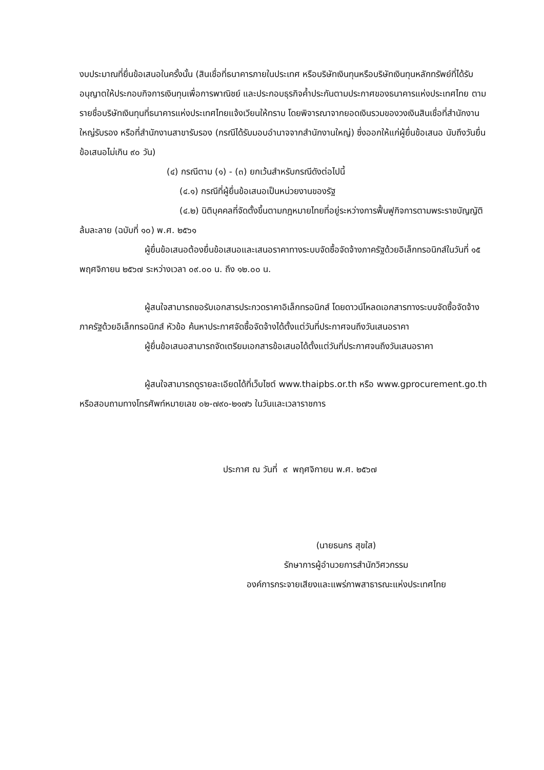งบประมาณที่ยื่นข้อเสนอในครั้งนั้น (สินเชื่อที่ธนาคารภายในประเทศ หรือบริษัทเงินทุนหรือบริษัทเงินทุนหลักทรัพย์ที่ได้รับอนุญาตให้ประกอบกิจการเงินทุนเพื่อการพาณิชย์ และประกอบธุรกิจค้ำประกันตามประกาศของธนาคารแห่งประเทศไทย ตามรายชื่อบริษัทเงินทุนที่ธนาคารแห่งประเทศไทยแจ้งเวียนให้ทราบ โดยพิจารณาจากยอดเงินรวมของวงเงินสินเชื่อที่สำนักงานใหญ่รับรอง หรือที่สำนักงานสาขารับรอง (กรณีได้รับมอบอำนาจจากสำนักงานใหญ่) ซึ่งออกให้แก่ผู้ยื่นข้อเสนอ นับถึงวันยื่นข้อเสนอไม่เกิน ๙๐ วัน)
(๔) กรณีตาม (๑) - (๓) ยกเว้นสำหรับกรณีดังต่อไปนี้
(๔.๑) กรณีที่ผู้ยื่นข้อเสนอเป็นหน่วยงานของรัฐ
(๔.๒) นิติบุคคลที่จัดตั้งขึ้นตามกฎหมายไทยที่อยู่ระหว่างการฟื้นฟูกิจการตามพระราชบัญญัติล้มละลาย (ฉบับที่ ๑๐) พ.ศ. ๒๕๖๑
ผู้ยื่นข้อเสนอต้องยื่นข้อเสนอและเสนอราคาทางระบบจัดซื้อจัดจ้างภาครัฐด้วยอิเล็กทรอนิกส์ในวันที่ ๑๕ พฤศจิกายน ๒๕๖๗ ระหว่างเวลา ๐๙.๐๐ น. ถึง ๑๒.๐๐ น.
ผู้สนใจสามารถขอรับเอกสารประกวดราคาอิเล็กทรอนิกส์ โดยดาวน์โหลดเอกสารทางระบบจัดซื้อจัดจ้างภาครัฐด้วยอิเล็กทรอนิกส์ หัวข้อ ค้นหาประกาศจัดซื้อจัดจ้างได้ตั้งแต่วันที่ประกาศจนถึงวันเสนอราคา
ผู้ยื่นข้อเสนอสามารถจัดเตรียมเอกสารข้อเสนอได้ตั้งแต่วันที่ประกาศจนถึงวันเสนอราคา
ผู้สนใจสามารถดูรายละเอียดได้ที่เว็บไซต์ www.thaipbs.or.th หรือ www.gprocurement.go.th หรือสอบถามทางโทรศัพท์หมายเลข ๐๒-๗๙๐-๒๑๗๖ ในวันและเวลาราชการ
ประกาศ ณ วันที่ ๙ พฤศจิกายน พ.ศ. ๒๕๖๗
(นายธนกร สุขใส)
รักษาการผู้อำนวยการสำนักวิศวกรรม
องค์การกระจายเสียงและแพร่ภาพสาธารณะแห่งประเทศไทย